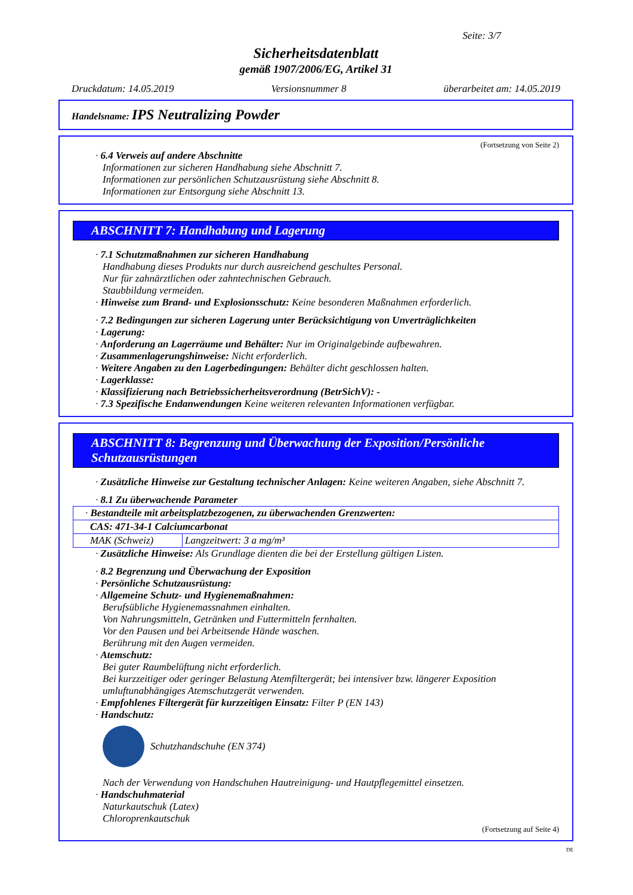Seite: 3/7
Sicherheitsdatenblatt
gemäß 1907/2006/EG, Artikel 31
Druckdatum: 14.05.2019 Versionsnummer 8 überarbeitet am: 14.05.2019
Handelsname: IPS Neutralizing Powder
(Fortsetzung von Seite 2)
· 6.4 Verweis auf andere Abschnitte
Informationen zur sicheren Handhabung siehe Abschnitt 7.
Informationen zur persönlichen Schutzausrüstung siehe Abschnitt 8.
Informationen zur Entsorgung siehe Abschnitt 13.
ABSCHNITT 7: Handhabung und Lagerung
· 7.1 Schutzmaßnahmen zur sicheren Handhabung
Handhabung dieses Produkts nur durch ausreichend geschultes Personal.
Nur für zahnärztlichen oder zahntechnischen Gebrauch.
Staubbildung vermeiden.
· Hinweise zum Brand- und Explosionsschutz: Keine besonderen Maßnahmen erforderlich.
· 7.2 Bedingungen zur sicheren Lagerung unter Berücksichtigung von Unverträglichkeiten
· Lagerung:
· Anforderung an Lagerräume und Behälter: Nur im Originalgebinde aufbewahren.
· Zusammenlagerungshinweise: Nicht erforderlich.
· Weitere Angaben zu den Lagerbedingungen: Behälter dicht geschlossen halten.
· Lagerklasse:
· Klassifizierung nach Betriebssicherheitsverordnung (BetrSichV): -
· 7.3 Spezifische Endanwendungen Keine weiteren relevanten Informationen verfügbar.
ABSCHNITT 8: Begrenzung und Überwachung der Exposition/Persönliche Schutzausrüstungen
· Zusätzliche Hinweise zur Gestaltung technischer Anlagen: Keine weiteren Angaben, siehe Abschnitt 7.
· 8.1 Zu überwachende Parameter
| · Bestandteile mit arbeitsplatzbezogenen, zu überwachenden Grenzwerten: | |
| CAS: 471-34-1 Calciumcarbonat | |
| MAK (Schweiz) | Langzeitwert: 3 a mg/m³ |
· Zusätzliche Hinweise: Als Grundlage dienten die bei der Erstellung gültigen Listen.
· 8.2 Begrenzung und Überwachung der Exposition
· Persönliche Schutzausrüstung:
· Allgemeine Schutz- und Hygienemaßnahmen:
Berufsübliche Hygienemassnahmen einhalten.
Von Nahrungsmitteln, Getränken und Futtermitteln fernhalten.
Vor den Pausen und bei Arbeitsende Hände waschen.
Berührung mit den Augen vermeiden.
· Atemschutz:
Bei guter Raumbelüftung nicht erforderlich.
Bei kurzzeitiger oder geringer Belastung Atemfiltergerät; bei intensiver bzw. längerer Exposition umluftunabhängiges Atemschutzgerät verwenden.
· Empfohlenes Filtergerät für kurzzeitigen Einsatz: Filter P (EN 143)
· Handschutz:
Schutzhandschuhe (EN 374)
Nach der Verwendung von Handschuhen Hautreinigung- und Hautpflegemittel einsetzen.
· Handschuhmaterial
Naturkautschuk (Latex)
Chloroprenkautschuk
(Fortsetzung auf Seite 4)
DE